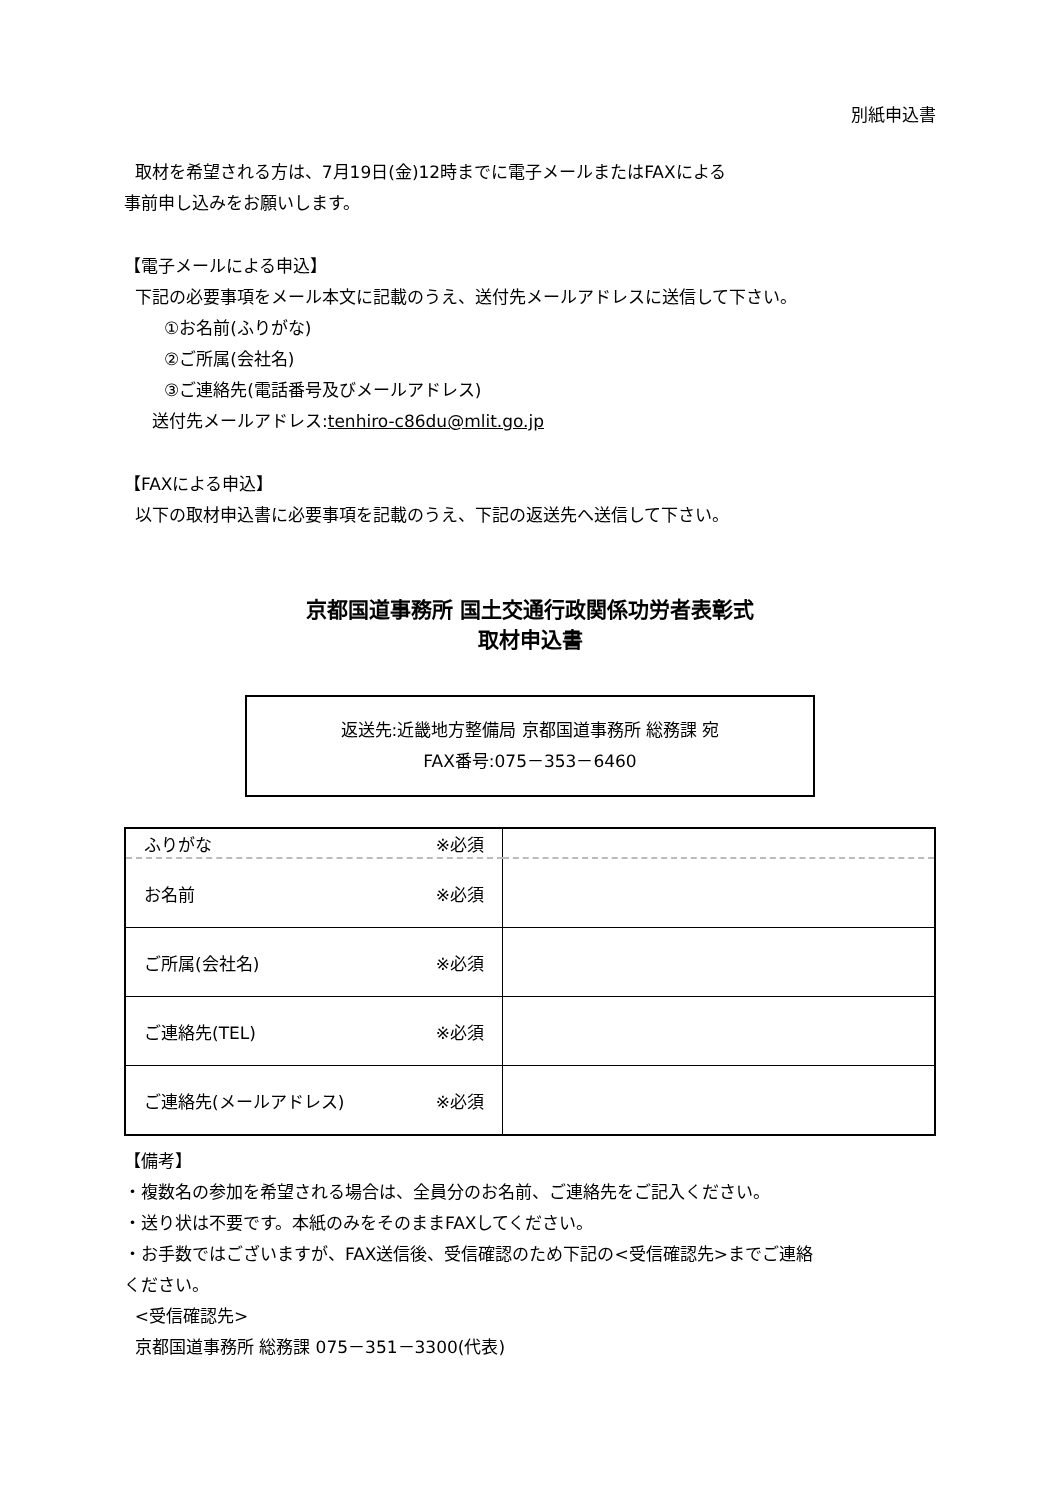別紙申込書
取材を希望される方は、7月19日(金)12時までに電子メールまたはFAXによる
事前申し込みをお願いします。
【電子メールによる申込】
下記の必要事項をメール本文に記載のうえ、送付先メールアドレスに送信して下さい。
①お名前(ふりがな)
②ご所属(会社名)
③ご連絡先(電話番号及びメールアドレス)
送付先メールアドレス:tenhiro-c86du@mlit.go.jp
【FAXによる申込】
以下の取材申込書に必要事項を記載のうえ、下記の返送先へ送信して下さい。
京都国道事務所 国土交通行政関係功労者表彰式
取材申込書
返送先:近畿地方整備局 京都国道事務所 総務課 宛
FAX番号:075－353－6460
| ふりがな ※必須 | |
| お名前 ※必須 | |
| ご所属(会社名) ※必須 | |
| ご連絡先(TEL) ※必須 | |
| ご連絡先(メールアドレス) ※必須 | |
【備考】
・複数名の参加を希望される場合は、全員分のお名前、ご連絡先をご記入ください。
・送り状は不要です。本紙のみをそのままFAXしてください。
・お手数ではございますが、FAX送信後、受信確認のため下記の<受信確認先>までご連絡
ください。
<受信確認先>
京都国道事務所 総務課 075－351－3300(代表)